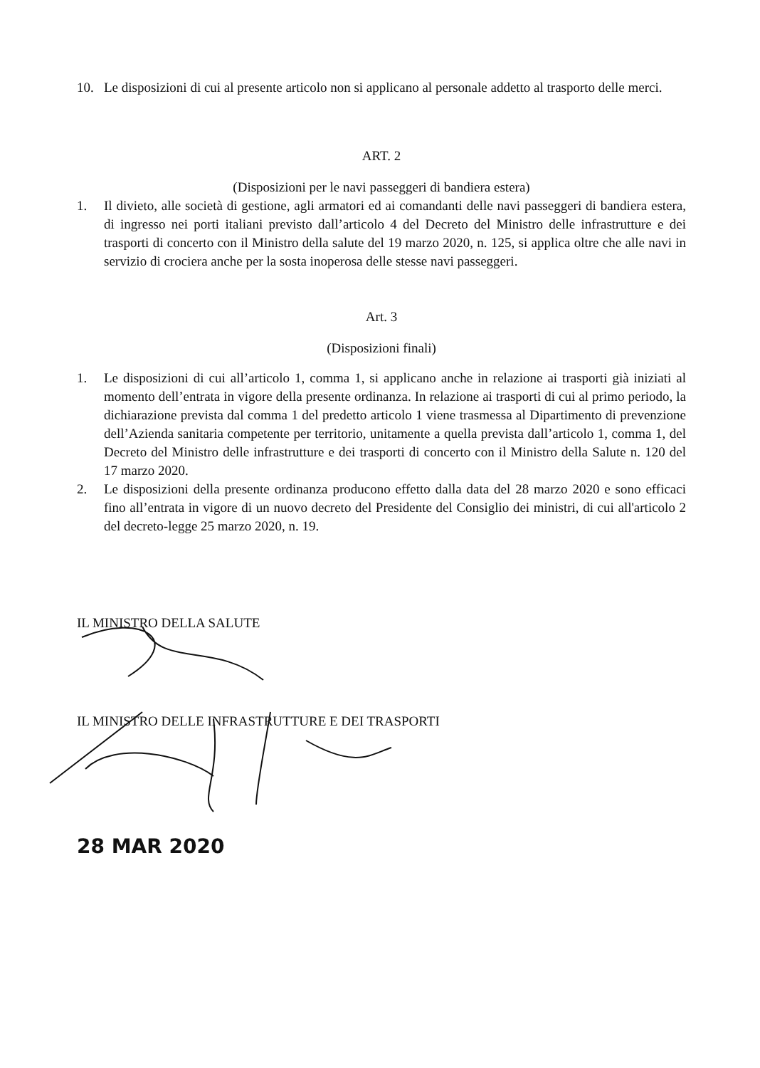10. Le disposizioni di cui al presente articolo non si applicano al personale addetto al trasporto delle merci.
ART. 2
(Disposizioni per le navi passeggeri di bandiera estera)
1. Il divieto, alle società di gestione, agli armatori ed ai comandanti delle navi passeggeri di bandiera estera, di ingresso nei porti italiani previsto dall’articolo 4 del Decreto del Ministro delle infrastrutture e dei trasporti di concerto con il Ministro della salute del 19 marzo 2020, n. 125, si applica oltre che alle navi in servizio di crociera anche per la sosta inoperosa delle stesse navi passeggeri.
Art. 3
(Disposizioni finali)
1. Le disposizioni di cui all’articolo 1, comma 1, si applicano anche in relazione ai trasporti già iniziati al momento dell’entrata in vigore della presente ordinanza. In relazione ai trasporti di cui al primo periodo, la dichiarazione prevista dal comma 1 del predetto articolo 1 viene trasmessa al Dipartimento di prevenzione dell’Azienda sanitaria competente per territorio, unitamente a quella prevista dall’articolo 1, comma 1, del Decreto del Ministro delle infrastrutture e dei trasporti di concerto con il Ministro della Salute n. 120 del 17 marzo 2020.
2. Le disposizioni della presente ordinanza producono effetto dalla data del 28 marzo 2020 e sono efficaci fino all’entrata in vigore di un nuovo decreto del Presidente del Consiglio dei ministri, di cui all'articolo 2 del decreto-legge 25 marzo 2020, n. 19.
IL MINISTRO DELLA SALUTE
IL MINISTRO DELLE INFRASTRUTTURE E DEI TRASPORTI
28 MAR 2020